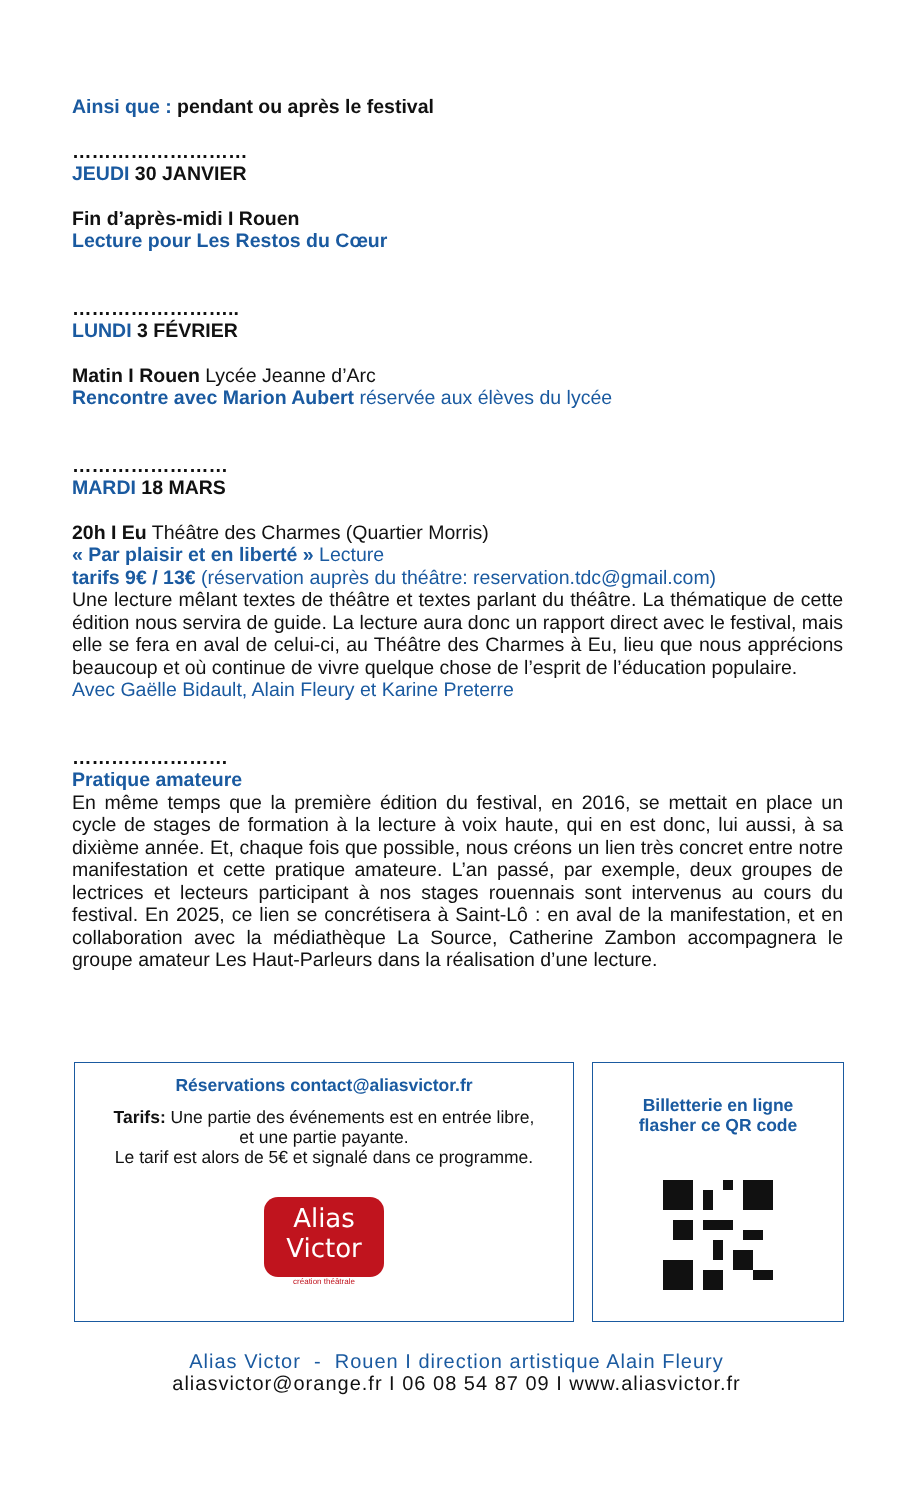Ainsi que : pendant ou après le festival
………………………
JEUDI 30 JANVIER
Fin d’après-midi I Rouen
Lecture pour Les Restos du Cœur
……………………..
LUNDI 3 FÉVRIER
Matin I Rouen Lycée Jeanne d’Arc
Rencontre avec Marion Aubert réservée aux élèves du lycée
……………………
MARDI 18 MARS
20h I Eu Théâtre des Charmes (Quartier Morris)
« Par plaisir et en liberté » Lecture
tarifs 9€ / 13€ (réservation auprès du théâtre: reservation.tdc@gmail.com)
Une lecture mêlant textes de théâtre et textes parlant du théâtre. La thématique de cette édition nous servira de guide. La lecture aura donc un rapport direct avec le festival, mais elle se fera en aval de celui-ci, au Théâtre des Charmes à Eu, lieu que nous apprécions beaucoup et où continue de vivre quelque chose de l’esprit de l’éducation populaire.
Avec Gaëlle Bidault, Alain Fleury et Karine Preterre
……………………
Pratique amateure
En même temps que la première édition du festival, en 2016, se mettait en place un cycle de stages de formation à la lecture à voix haute, qui en est donc, lui aussi, à sa dixième année. Et, chaque fois que possible, nous créons un lien très concret entre notre manifestation et cette pratique amateure. L’an passé, par exemple, deux groupes de lectrices et lecteurs participant à nos stages rouennais sont intervenus au cours du festival. En 2025, ce lien se concrétisera à Saint-Lô : en aval de la manifestation, et en collaboration avec la médiathèque La Source, Catherine Zambon accompagnera le groupe amateur Les Haut-Parleurs dans la réalisation d’une lecture.
Réservations contact@aliasvictor.fr
Tarifs: Une partie des événements est en entrée libre,
et une partie payante.
Le tarif est alors de 5€ et signalé dans ce programme.
Alias
Victor
création théâtrale
Billetterie en ligne
flasher ce QR code
Alias Victor - Rouen I direction artistique Alain Fleury
aliasvictor@orange.fr I 06 08 54 87 09 I www.aliasvictor.fr